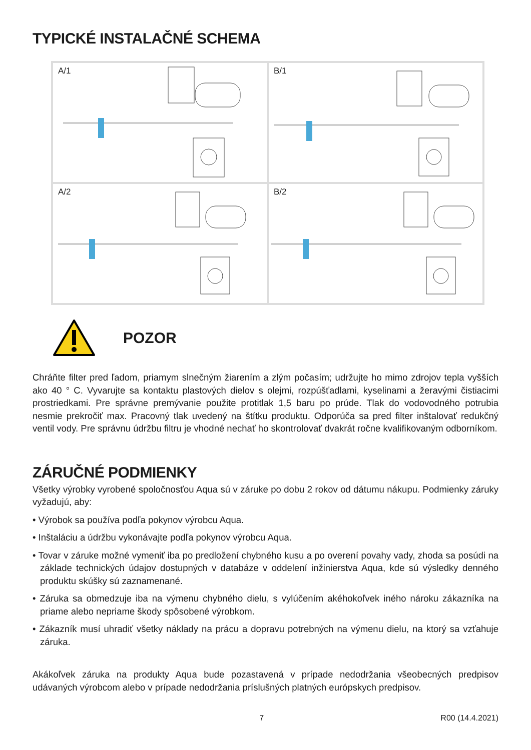TYPICKÉ INSTALAČNÉ SCHEMA
A/1
B/1
A/2
B/2
POZOR
Chráňte filter pred ľadom, priamym slnečným žiarením a zlým počasím; udržujte ho mimo zdrojov tepla vyšších ako 40 ° C. Vyvarujte sa kontaktu plastových dielov s olejmi, rozpúšťadlami, kyselinami a žeravými čistiacimi prostriedkami. Pre správne premývanie použite protitlak 1,5 baru po prúde. Tlak do vodovodného potrubia nesmie prekročiť max. Pracovný tlak uvedený na štítku produktu. Odporúča sa pred filter inštalovať redukčný ventil vody. Pre správnu údržbu filtru je vhodné nechať ho skontrolovať dvakrát ročne kvalifikovaným odborníkom.
ZÁRUČNÉ PODMIENKY
Všetky výrobky vyrobené spoločnosťou Aqua sú v záruke po dobu 2 rokov od dátumu nákupu. Podmienky záruky vyžadujú, aby:
• Výrobok sa používa podľa pokynov výrobcu Aqua.
• Inštaláciu a údržbu vykonávajte podľa pokynov výrobcu Aqua.
• Tovar v záruke možné vymeniť iba po predložení chybného kusu a po overení povahy vady, zhoda sa posúdi na základe technických údajov dostupných v databáze v oddelení inžinierstva Aqua, kde sú výsledky denného produktu skúšky sú zaznamenané.
• Záruka sa obmedzuje iba na výmenu chybného dielu, s vylúčením akéhokoľvek iného nároku zákazníka na priame alebo nepriame škody spôsobené výrobkom.
• Zákazník musí uhradiť všetky náklady na prácu a dopravu potrebných na výmenu dielu, na ktorý sa vzťahuje záruka.
Akákoľvek záruka na produkty Aqua bude pozastavená v prípade nedodržania všeobecných predpisov udávaných výrobcom alebo v prípade nedodržania príslušných platných európskych predpisov.
7 R00 (14.4.2021)